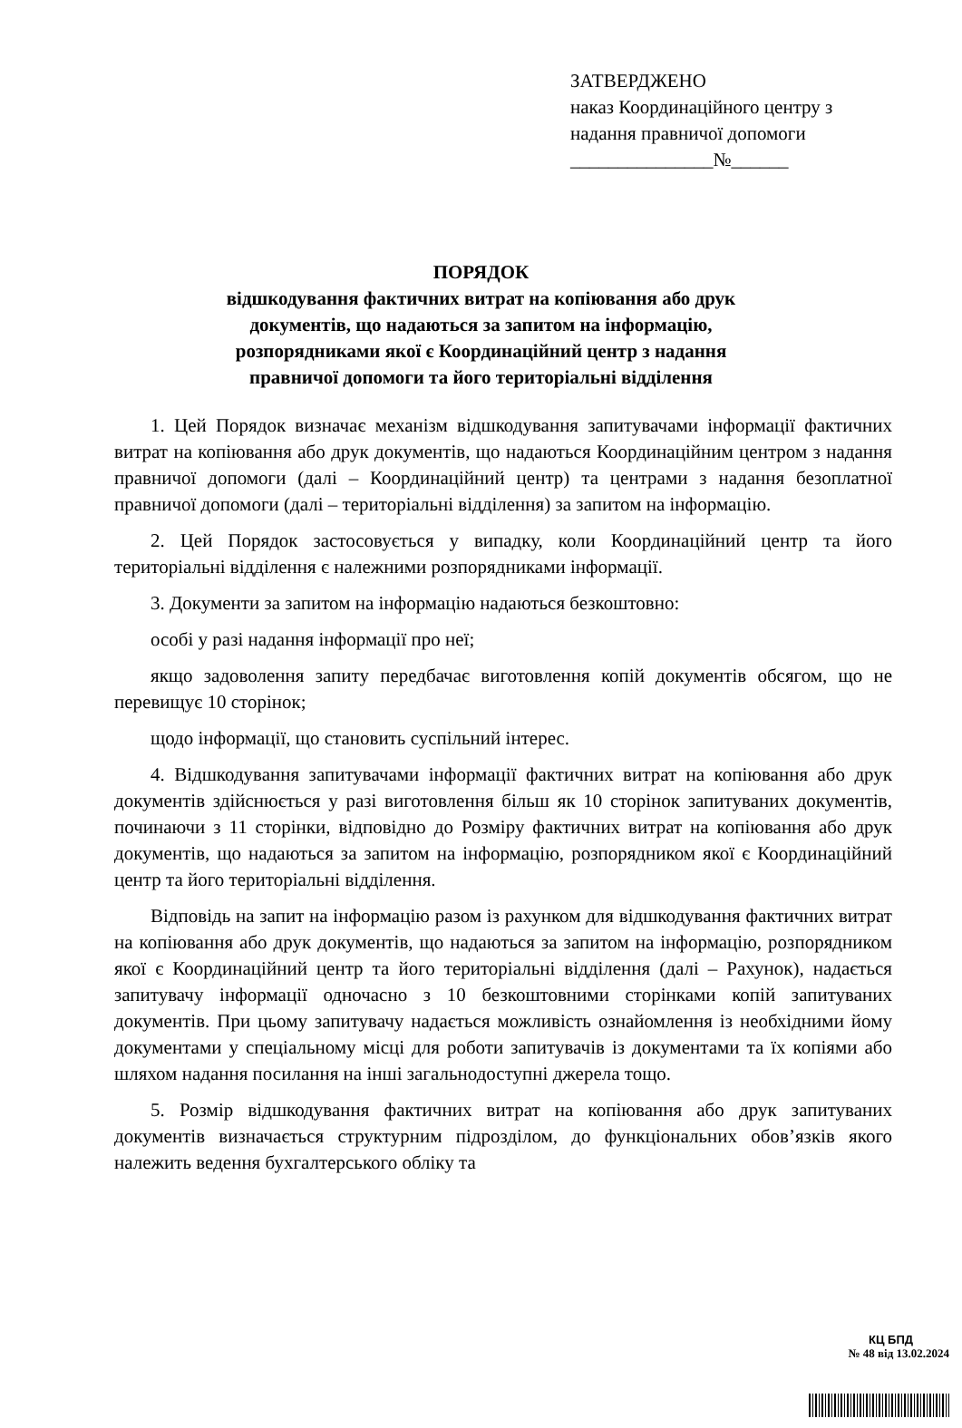ЗАТВЕРДЖЕНО
наказ Координаційного центру з
надання правничої допомоги
_______________№______
ПОРЯДОК
відшкодування фактичних витрат на копіювання або друк
документів, що надаються за запитом на інформацію,
розпорядниками якої є Координаційний центр з надання
правничої допомоги та його територіальні відділення
1. Цей Порядок визначає механізм відшкодування запитувачами інформації фактичних витрат на копіювання або друк документів, що надаються Координаційним центром з надання правничої допомоги (далі – Координаційний центр) та центрами з надання безоплатної правничої допомоги (далі – територіальні відділення) за запитом на інформацію.
2. Цей Порядок застосовується у випадку, коли Координаційний центр та його територіальні відділення є належними розпорядниками інформації.
3. Документи за запитом на інформацію надаються безкоштовно:
особі у разі надання інформації про неї;
якщо задоволення запиту передбачає виготовлення копій документів обсягом, що не перевищує 10 сторінок;
щодо інформації, що становить суспільний інтерес.
4. Відшкодування запитувачами інформації фактичних витрат на копіювання або друк документів здійснюється у разі виготовлення більш як 10 сторінок запитуваних документів, починаючи з 11 сторінки, відповідно до Розміру фактичних витрат на копіювання або друк документів, що надаються за запитом на інформацію, розпорядником якої є Координаційний центр та його територіальні відділення.
Відповідь на запит на інформацію разом із рахунком для відшкодування фактичних витрат на копіювання або друк документів, що надаються за запитом на інформацію, розпорядником якої є Координаційний центр та його територіальні відділення (далі – Рахунок), надається запитувачу інформації одночасно з 10 безкоштовними сторінками копій запитуваних документів. При цьому запитувачу надається можливість ознайомлення із необхідними йому документами у спеціальному місці для роботи запитувачів із документами та їх копіями або шляхом надання посилання на інші загальнодоступні джерела тощо.
5. Розмір відшкодування фактичних витрат на копіювання або друк запитуваних документів визначається структурним підрозділом, до функціональних обов’язків якого належить ведення бухгалтерського обліку та
КЦ БПД
№ 48 від 13.02.2024